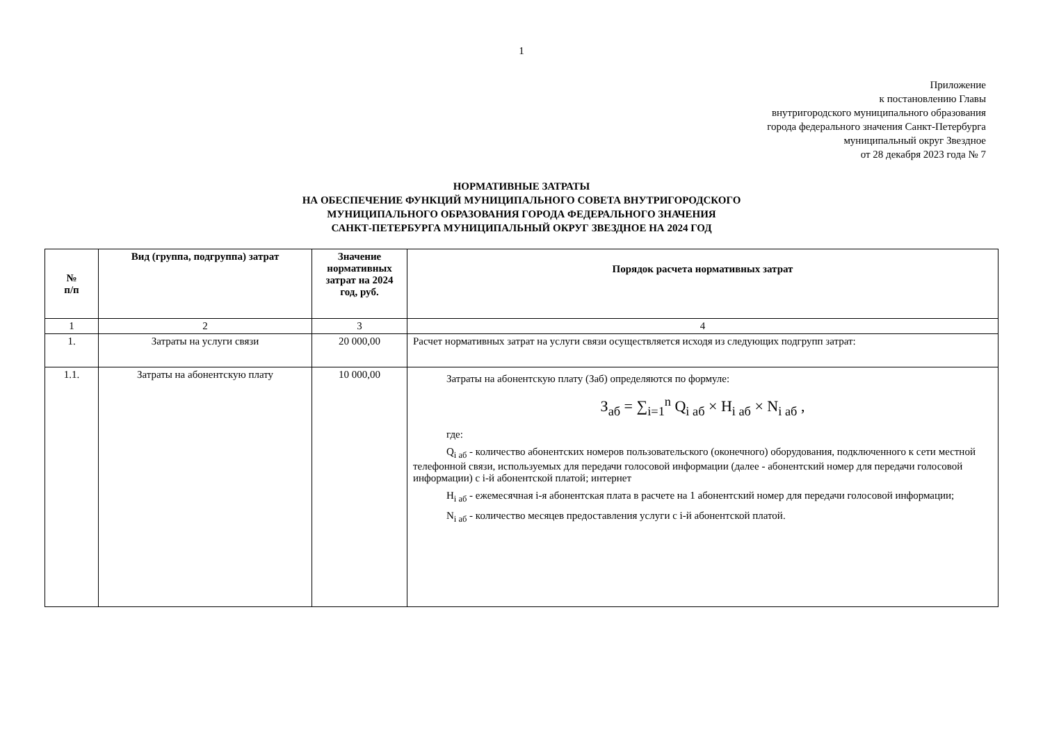1
Приложение
к постановлению Главы
внутригородского муниципального образования
города федерального значения Санкт-Петербурга
муниципальный округ Звездное
от 28 декабря 2023 года № 7
НОРМАТИВНЫЕ ЗАТРАТЫ
НА ОБЕСПЕЧЕНИЕ ФУНКЦИЙ МУНИЦИПАЛЬНОГО СОВЕТА ВНУТРИГОРОДСКОГО
МУНИЦИПАЛЬНОГО ОБРАЗОВАНИЯ ГОРОДА ФЕДЕРАЛЬНОГО ЗНАЧЕНИЯ
САНКТ-ПЕТЕРБУРГА МУНИЦИПАЛЬНЫЙ ОКРУГ ЗВЕЗДНОЕ НА 2024 ГОД
| № п/п | Вид (группа, подгруппа) затрат | Значение нормативных затрат на 2024 год, руб. | Порядок расчета нормативных затрат |
| --- | --- | --- | --- |
| 1 | 2 | 3 | 4 |
| 1. | Затраты на услуги связи | 20 000,00 | Расчет нормативных затрат на услуги связи осуществляется исходя из следующих подгрупп затрат: |
| 1.1. | Затраты на абонентскую плату | 10 000,00 | Затраты на абонентскую плату (Заб) определяются по формуле: З<sub>аб</sub> = ∑<sub>i=1</sub><sup>n</sup> Q<sub>i аб</sub> × H<sub>i аб</sub> × N<sub>i аб</sub> , где: Q<sub>i аб</sub> - количество абонентских номеров пользовательского (оконечного) оборудования, подключенного к сети местной телефонной связи, используемых для передачи голосовой информации (далее - абонентский номер для передачи голосовой информации) с i-й абонентской платой; интернет H<sub>i аб</sub> - ежемесячная i-я абонентская плата в расчете на 1 абонентский номер для передачи голосовой информации; N<sub>i аб</sub> - количество месяцев предоставления услуги с i-й абонентской платой. |